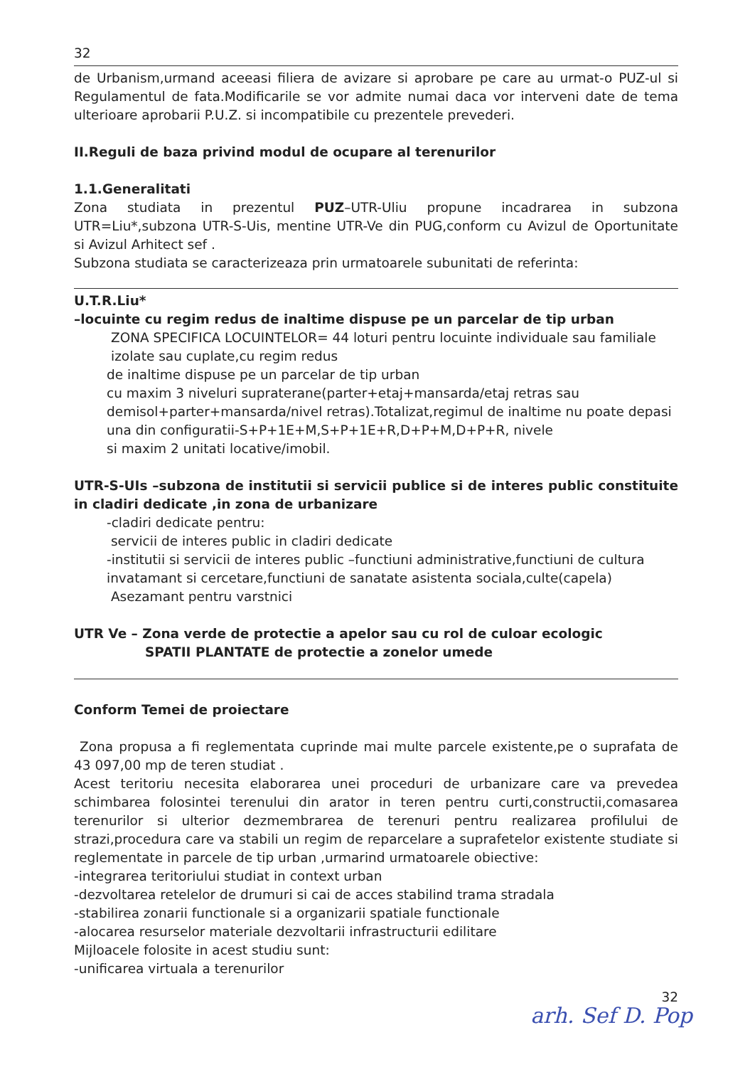32
de Urbanism,urmand aceeasi filiera de avizare si aprobare pe care au urmat-o PUZ-ul si Regulamentul de fata.Modificarile se vor admite numai daca vor interveni date de tema ulterioare aprobarii P.U.Z. si incompatibile cu prezentele prevederi.
II.Reguli de baza privind modul de ocupare al terenurilor
1.1.Generalitati
Zona studiata in prezentul PUZ–UTR-Uliu propune incadrarea in subzona UTR=Liu*,subzona UTR-S-Uis, mentine UTR-Ve din PUG,conform cu Avizul de Oportunitate si Avizul Arhitect sef .
Subzona studiata se caracterizeaza prin urmatoarele subunitati de referinta:
U.T.R.Liu*
–locuinte cu regim redus de inaltime dispuse pe un parcelar de tip urban
ZONA SPECIFICA LOCUINTELOR= 44 loturi pentru locuinte individuale sau familiale
izolate sau cuplate,cu regim redus
de inaltime dispuse pe un parcelar de tip urban
cu maxim 3 niveluri supraterane(parter+etaj+mansarda/etaj retras sau demisol+parter+mansarda/nivel retras).Totalizat,regimul de inaltime nu poate depasi una din configuratii-S+P+1E+M,S+P+1E+R,D+P+M,D+P+R, nivele
si maxim 2 unitati locative/imobil.
UTR-S-UIs –subzona de institutii si servicii publice si de interes public constituite in cladiri dedicate ,in zona de urbanizare
-cladiri dedicate pentru:
servicii de interes public in cladiri dedicate
-institutii si servicii de interes public –functiuni administrative,functiuni de cultura invatamant si cercetare,functiuni de sanatate asistenta sociala,culte(capela)
Asezamant pentru varstnici
UTR Ve – Zona verde de protectie a apelor sau cu rol de culoar ecologic
SPATII PLANTATE de protectie a zonelor umede
Conform Temei de proiectare
Zona propusa a fi reglementata cuprinde mai multe parcele existente,pe o suprafata de 43 097,00 mp de teren studiat .
Acest teritoriu necesita elaborarea unei proceduri de urbanizare care va prevedea schimbarea folosintei terenului din arator in teren pentru curti,constructii,comasarea terenurilor si ulterior dezmembrarea de terenuri pentru realizarea profilului de strazi,procedura care va stabili un regim de reparcelare a suprafetelor existente studiate si reglementate in parcele de tip urban ,urmarind urmatoarele obiective:
-integrarea teritoriului studiat in context urban
-dezvoltarea retelelor de drumuri si cai de acces stabilind trama stradala
-stabilirea zonarii functionale si a organizarii spatiale functionale
-alocarea resurselor materiale dezvoltarii infrastructurii edilitare
Mijloacele folosite in acest studiu sunt:
-unificarea virtuala a terenurilor
32
arh. Sef D. Pop